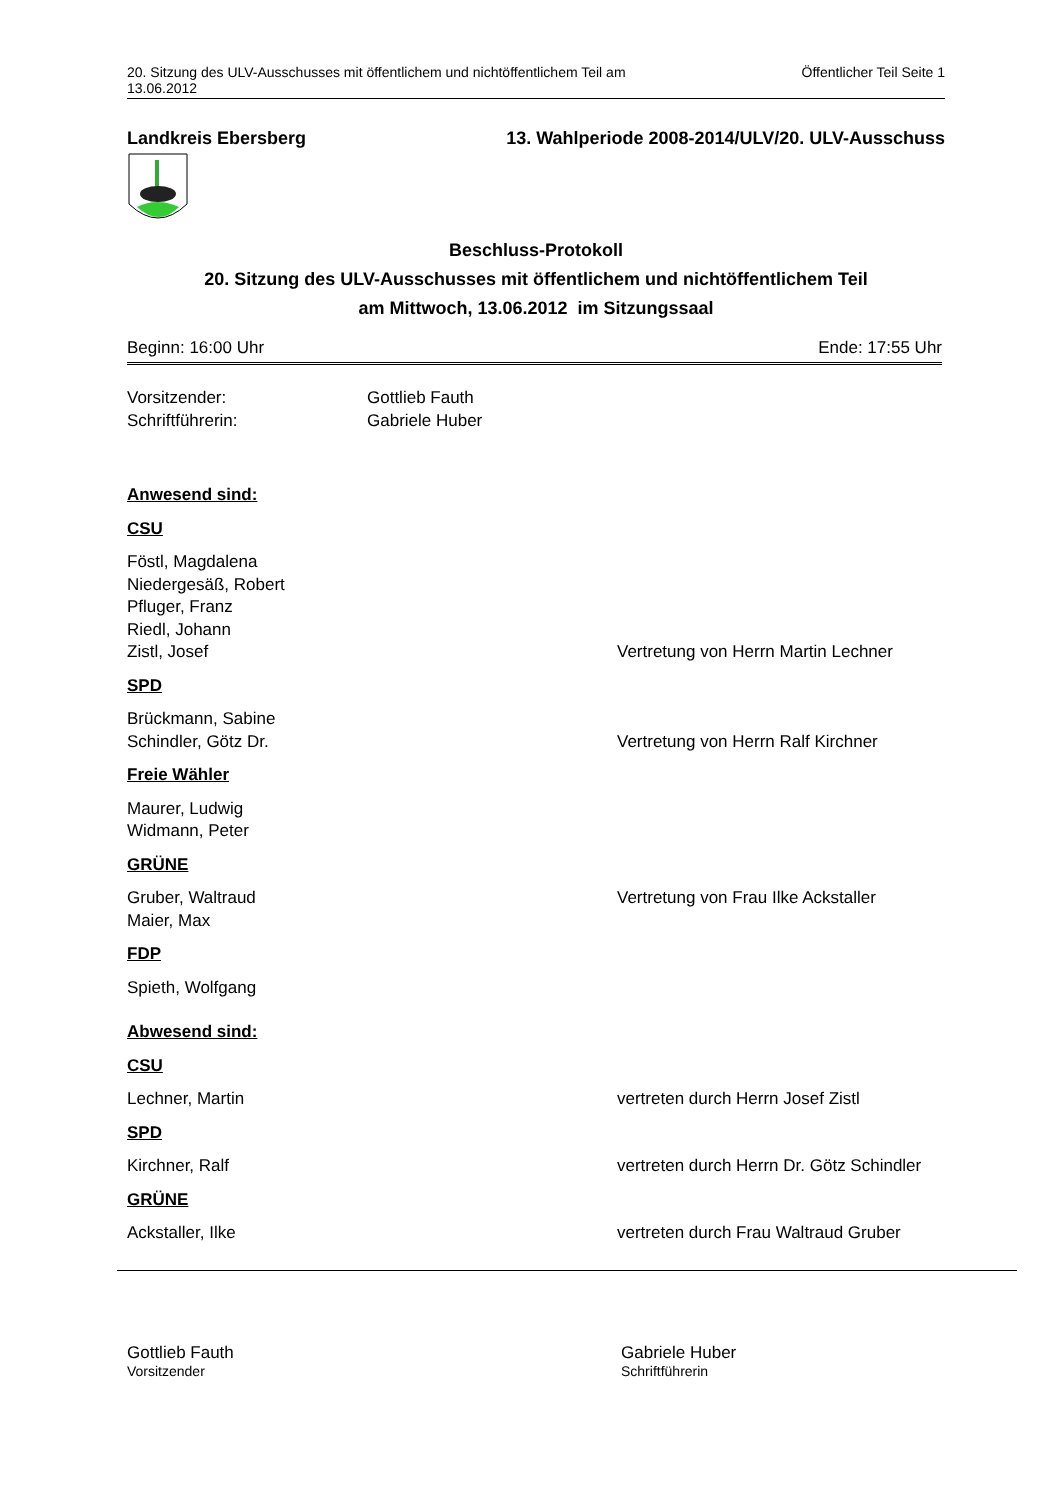20. Sitzung des ULV-Ausschusses mit öffentlichem und nichtöffentlichem Teil am
13.06.2012
Öffentlicher Teil Seite 1
Landkreis Ebersberg 13. Wahlperiode 2008-2014/ULV/20. ULV-Ausschuss
Beschluss-Protokoll
20. Sitzung des ULV-Ausschusses mit öffentlichem und nichtöffentlichem Teil
am Mittwoch, 13.06.2012 im Sitzungssaal
Beginn: 16:00 Uhr Ende: 17:55 Uhr
Vorsitzender: Gottlieb Fauth
Schriftführerin: Gabriele Huber
Anwesend sind:
CSU
Föstl, Magdalena
Niedergesäß, Robert
Pfluger, Franz
Riedl, Johann
Zistl, Josef Vertretung von Herrn Martin Lechner
SPD
Brückmann, Sabine
Schindler, Götz Dr. Vertretung von Herrn Ralf Kirchner
Freie Wähler
Maurer, Ludwig
Widmann, Peter
GRÜNE
Gruber, Waltraud Vertretung von Frau Ilke Ackstaller
Maier, Max
FDP
Spieth, Wolfgang
Abwesend sind:
CSU
Lechner, Martin vertreten durch Herrn Josef Zistl
SPD
Kirchner, Ralf vertreten durch Herrn Dr. Götz Schindler
GRÜNE
Ackstaller, Ilke vertreten durch Frau Waltraud Gruber
Gottlieb Fauth
Vorsitzender
Gabriele Huber
Schriftführerin